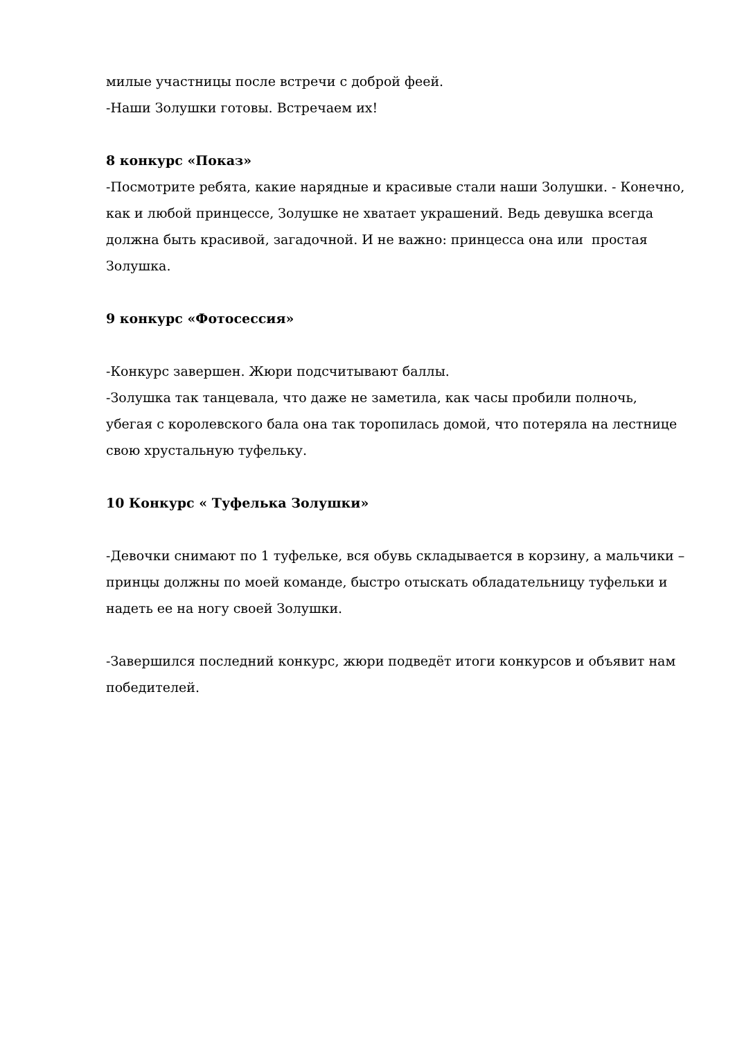милые участницы после встречи с доброй феей.
-Наши Золушки готовы. Встречаем их!
8 конкурс «Показ»
-Посмотрите ребята, какие нарядные и красивые стали наши Золушки. - Конечно, как и любой принцессе, Золушке не хватает украшений. Ведь девушка всегда должна быть красивой, загадочной. И не важно: принцесса она или простая Золушка.
9 конкурс «Фотосессия»
-Конкурс завершен. Жюри подсчитывают баллы.
-Золушка так танцевала, что даже не заметила, как часы пробили полночь, убегая с королевского бала она так торопилась домой, что потеряла на лестнице свою хрустальную туфельку.
10 Конкурс « Туфелька Золушки»
-Девочки снимают по 1 туфельке, вся обувь складывается в корзину, а мальчики – принцы должны по моей команде, быстро отыскать обладательницу туфельки и надеть ее на ногу своей Золушки.
-Завершился последний конкурс, жюри подведёт итоги конкурсов и объявит нам победителей.